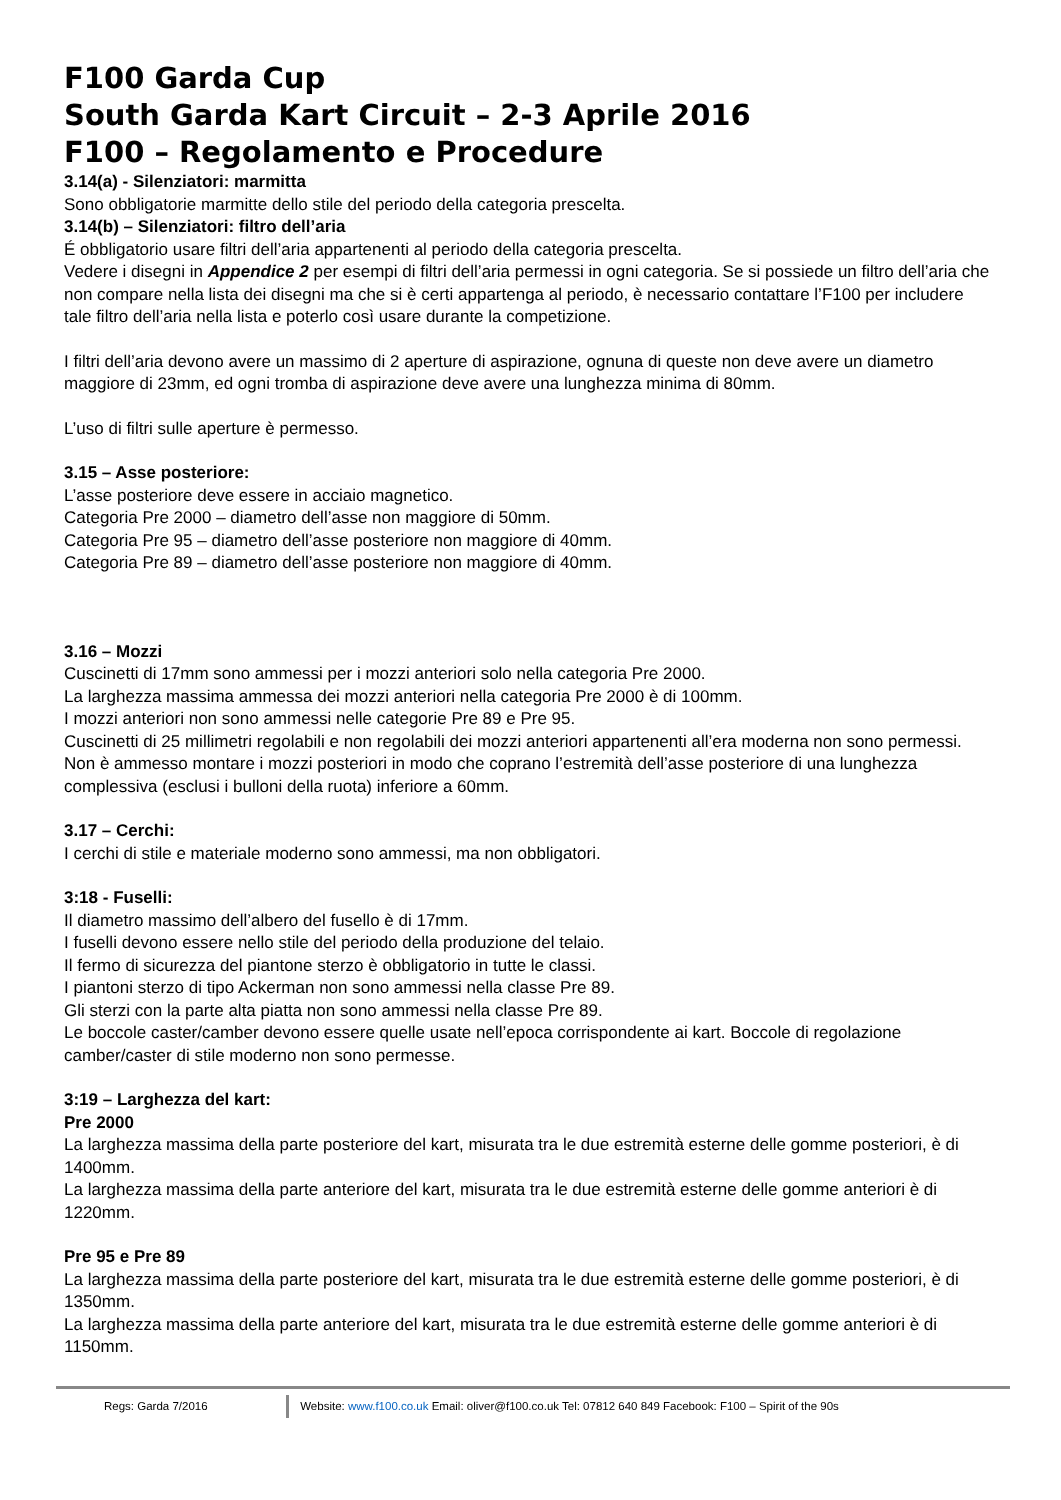F100 Garda Cup
South Garda Kart Circuit – 2-3 Aprile 2016
F100 – Regolamento e Procedure
3.14(a) - Silenziatori: marmitta
Sono obbligatorie marmitte dello stile del periodo della categoria prescelta.
3.14(b) – Silenziatori: filtro dell’aria
É obbligatorio usare filtri dell’aria appartenenti al periodo della categoria prescelta.
Vedere i disegni in Appendice 2 per esempi di filtri dell’aria permessi in ogni categoria. Se si possiede un filtro dell’aria che non compare nella lista dei disegni ma che si è certi appartenga al periodo, è necessario contattare l’F100 per includere tale filtro dell’aria nella lista e poterlo così usare durante la competizione.
I filtri dell’aria devono avere un massimo di 2 aperture di aspirazione, ognuna di queste non deve avere un diametro maggiore di 23mm, ed ogni tromba di aspirazione deve avere una lunghezza minima di 80mm.
L’uso di filtri sulle aperture è permesso.
3.15 – Asse posteriore:
L’asse posteriore deve essere in acciaio magnetico.
Categoria Pre 2000 – diametro dell’asse non maggiore di 50mm.
Categoria Pre 95 – diametro dell’asse posteriore non maggiore di 40mm.
Categoria Pre 89 – diametro dell’asse posteriore non maggiore di 40mm.
3.16 – Mozzi
Cuscinetti di 17mm sono ammessi per i mozzi anteriori solo nella categoria Pre 2000.
La larghezza massima ammessa dei mozzi anteriori nella categoria Pre 2000 è di 100mm.
I mozzi anteriori non sono ammessi nelle categorie Pre 89 e Pre 95.
Cuscinetti di 25 millimetri regolabili e non regolabili dei mozzi anteriori appartenenti all’era moderna non sono permessi.
Non è ammesso montare i mozzi posteriori in modo che coprano l’estremità dell’asse posteriore di una lunghezza complessiva (esclusi i bulloni della ruota) inferiore a 60mm.
3.17 – Cerchi:
I cerchi di stile e materiale moderno sono ammessi, ma non obbligatori.
3:18 - Fuselli:
Il diametro massimo dell’albero del fusello è di 17mm.
I fuselli devono essere nello stile del periodo della produzione del telaio.
Il fermo di sicurezza del piantone sterzo è obbligatorio in tutte le classi.
I piantoni sterzo di tipo Ackerman non sono ammessi nella classe Pre 89.
Gli sterzi con la parte alta piatta non sono ammessi nella classe Pre 89.
Le boccole caster/camber devono essere quelle usate nell’epoca corrispondente ai kart. Boccole di regolazione camber/caster di stile moderno non sono permesse.
3:19 – Larghezza del kart:
Pre 2000
La larghezza massima della parte posteriore del kart, misurata tra le due estremità esterne delle gomme posteriori, è di 1400mm.
La larghezza massima della parte anteriore del kart, misurata tra le due estremità esterne delle gomme anteriori è di 1220mm.
Pre 95 e Pre 89
La larghezza massima della parte posteriore del kart, misurata tra le due estremità esterne delle gomme posteriori, è di 1350mm.
La larghezza massima della parte anteriore del kart, misurata tra le due estremità esterne delle gomme anteriori è di 1150mm.
Regs: Garda 7/2016 Website: www.f100.co.uk Email: oliver@f100.co.uk Tel: 07812 640 849 Facebook: F100 – Spirit of the 90s